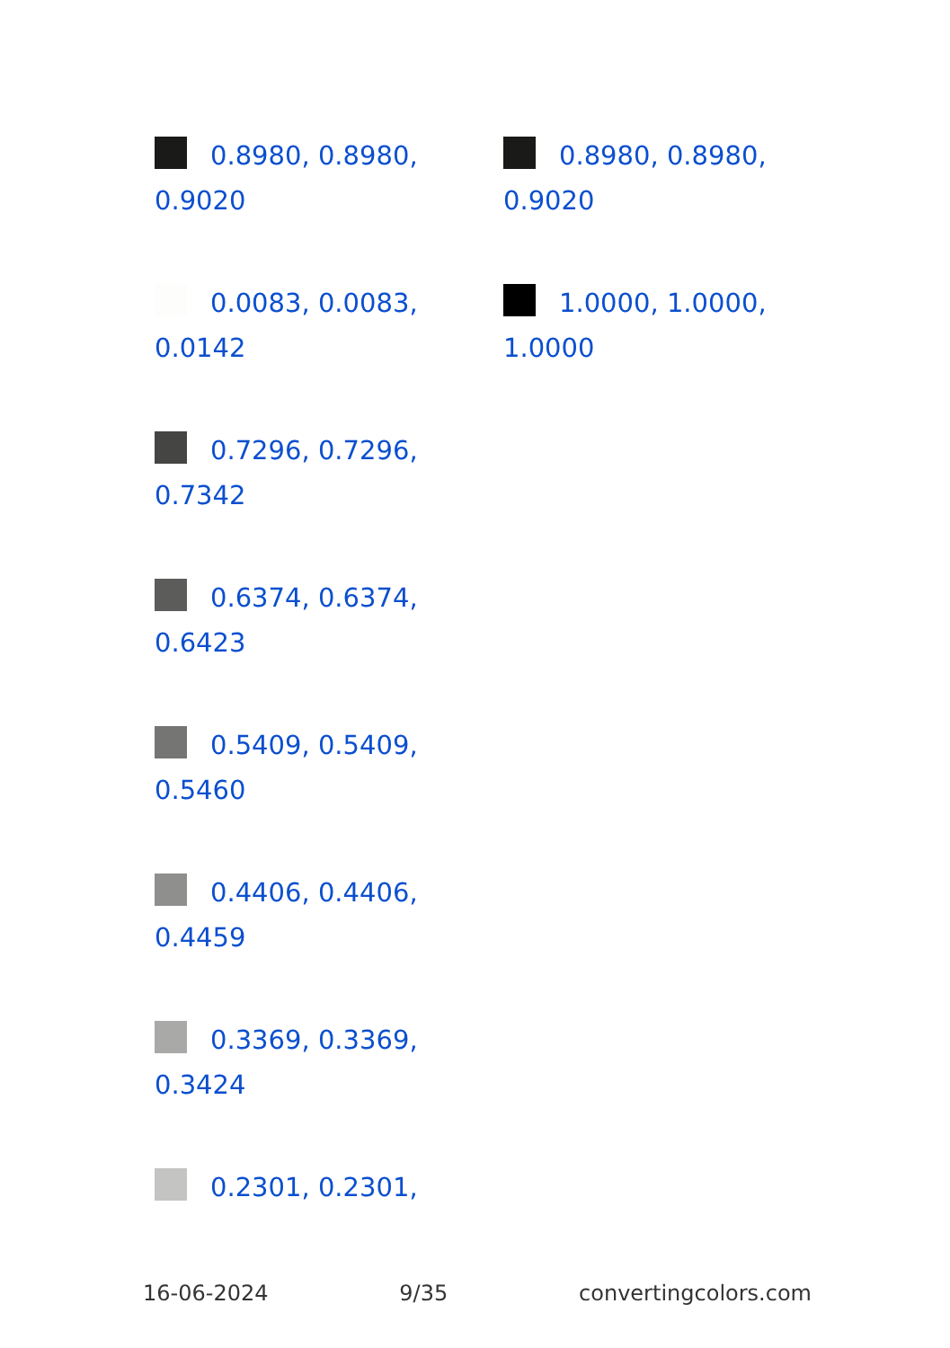0.8980, 0.8980, 0.9020
0.0083, 0.0083, 0.0142
0.7296, 0.7296, 0.7342
0.6374, 0.6374, 0.6423
0.5409, 0.5409, 0.5460
0.4406, 0.4406, 0.4459
0.3369, 0.3369, 0.3424
0.2301, 0.2301,
0.8980, 0.8980, 0.9020
1.0000, 1.0000, 1.0000
16-06-2024 9/35 convertingcolors.com